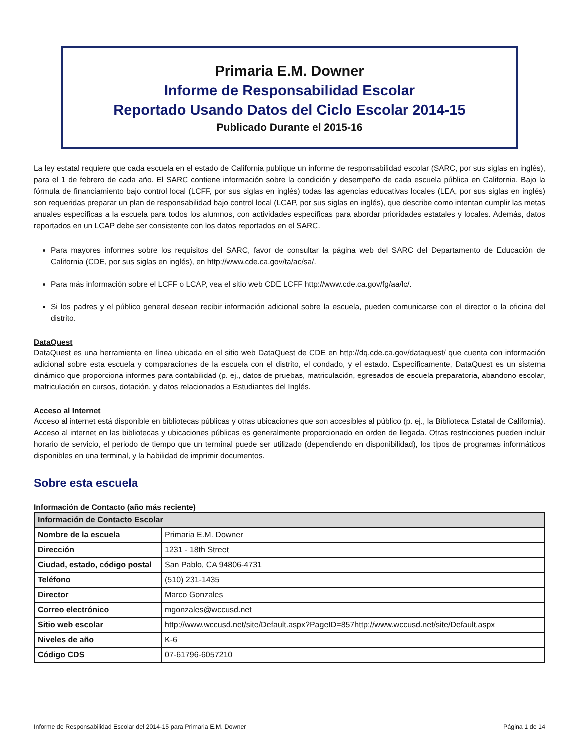Primaria E.M. Downer
Informe de Responsabilidad Escolar
Reportado Usando Datos del Ciclo Escolar 2014-15
Publicado Durante el 2015-16
La ley estatal requiere que cada escuela en el estado de California publique un informe de responsabilidad escolar (SARC, por sus siglas en inglés), para el 1 de febrero de cada año. El SARC contiene información sobre la condición y desempeño de cada escuela pública en California. Bajo la fórmula de financiamiento bajo control local (LCFF, por sus siglas en inglés) todas las agencias educativas locales (LEA, por sus siglas en inglés) son requeridas preparar un plan de responsabilidad bajo control local (LCAP, por sus siglas en inglés), que describe como intentan cumplir las metas anuales específicas a la escuela para todos los alumnos, con actividades específicas para abordar prioridades estatales y locales. Además, datos reportados en un LCAP debe ser consistente con los datos reportados en el SARC.
Para mayores informes sobre los requisitos del SARC, favor de consultar la página web del SARC del Departamento de Educación de California (CDE, por sus siglas en inglés), en http://www.cde.ca.gov/ta/ac/sa/.
Para más información sobre el LCFF o LCAP, vea el sitio web CDE LCFF http://www.cde.ca.gov/fg/aa/lc/.
Si los padres y el público general desean recibir información adicional sobre la escuela, pueden comunicarse con el director o la oficina del distrito.
DataQuest
DataQuest es una herramienta en línea ubicada en el sitio web DataQuest de CDE en http://dq.cde.ca.gov/dataquest/ que cuenta con información adicional sobre esta escuela y comparaciones de la escuela con el distrito, el condado, y el estado. Específicamente, DataQuest es un sistema dinámico que proporciona informes para contabilidad (p. ej., datos de pruebas, matriculación, egresados de escuela preparatoria, abandono escolar, matriculación en cursos, dotación, y datos relacionados a Estudiantes del Inglés.
Acceso al Internet
Acceso al internet está disponible en bibliotecas públicas y otras ubicaciones que son accesibles al público (p. ej., la Biblioteca Estatal de California). Acceso al internet en las bibliotecas y ubicaciones públicas es generalmente proporcionado en orden de llegada. Otras restricciones pueden incluir horario de servicio, el periodo de tiempo que un terminal puede ser utilizado (dependiendo en disponibilidad), los tipos de programas informáticos disponibles en una terminal, y la habilidad de imprimir documentos.
Sobre esta escuela
Información de Contacto (año más reciente)
| Información de Contacto Escolar | |
| --- | --- |
| Nombre de la escuela | Primaria E.M. Downer |
| Dirección | 1231 - 18th Street |
| Ciudad, estado, código postal | San Pablo, CA 94806-4731 |
| Teléfono | (510) 231-1435 |
| Director | Marco Gonzales |
| Correo electrónico | mgonzales@wccusd.net |
| Sitio web escolar | http://www.wccusd.net/site/Default.aspx?PageID=857http://www.wccusd.net/site/Default.aspx |
| Niveles de año | K-6 |
| Código CDS | 07-61796-6057210 |
Informe de Responsabilidad Escolar del 2014-15 para Primaria E.M. Downer Página 1 de 14